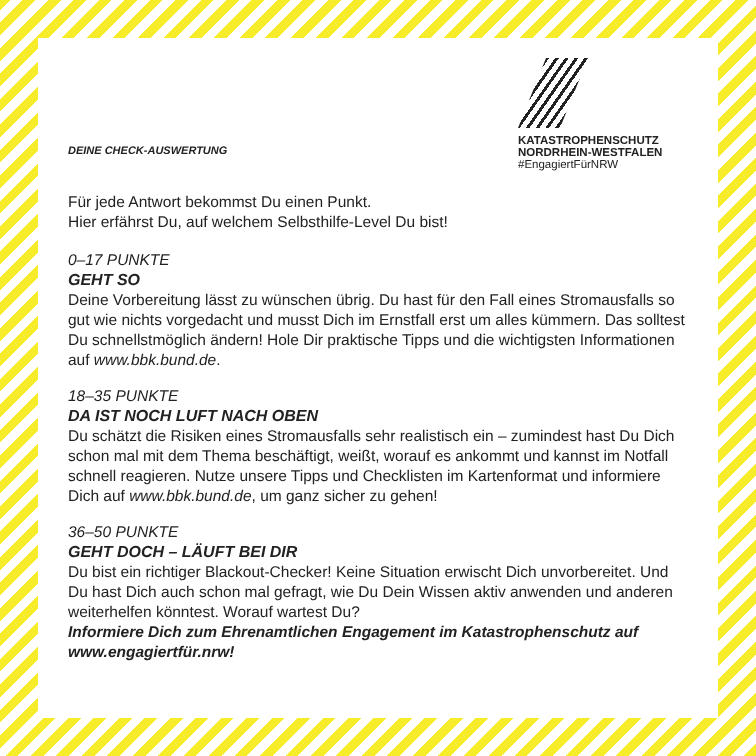DEINE CHECK-AUSWERTUNG
KATASTROPHENSCHUTZ
NORDRHEIN-WESTFALEN
#EngagiertFürNRW
Für jede Antwort bekommst Du einen Punkt.
Hier erfährst Du, auf welchem Selbsthilfe-Level Du bist!
0–17 PUNKTE
GEHT SO
Deine Vorbereitung lässt zu wünschen übrig. Du hast für den Fall eines Strom­ausfalls so gut wie nichts vorgedacht und musst Dich im Ernstfall erst um alles kümmern. Das solltest Du schnellstmöglich ändern! Hole Dir praktische Tipps und die wichtigsten Informationen auf www.bbk.bund.de.
18–35 PUNKTE
DA IST NOCH LUFT NACH OBEN
Du schätzt die Risiken eines Stromausfalls sehr realistisch ein – zumindest hast Du Dich schon mal mit dem Thema beschäftigt, weißt, worauf es ankommt und kannst im Notfall schnell reagieren. Nutze unsere Tipps und Checklisten im Kar­tenformat und informiere Dich auf www.bbk.bund.de, um ganz sicher zu gehen!
36–50 PUNKTE
GEHT DOCH – LÄUFT BEI DIR
Du bist ein richtiger Blackout-Checker! Keine Situation erwischt Dich unvor­bereitet. Und Du hast Dich auch schon mal gefragt, wie Du Dein Wissen aktiv anwenden und anderen weiterhelfen könntest. Worauf wartest Du?
Informiere Dich zum Ehrenamtlichen Engagement im Katastrophen­schutz auf www.engagiertfür.nrw!